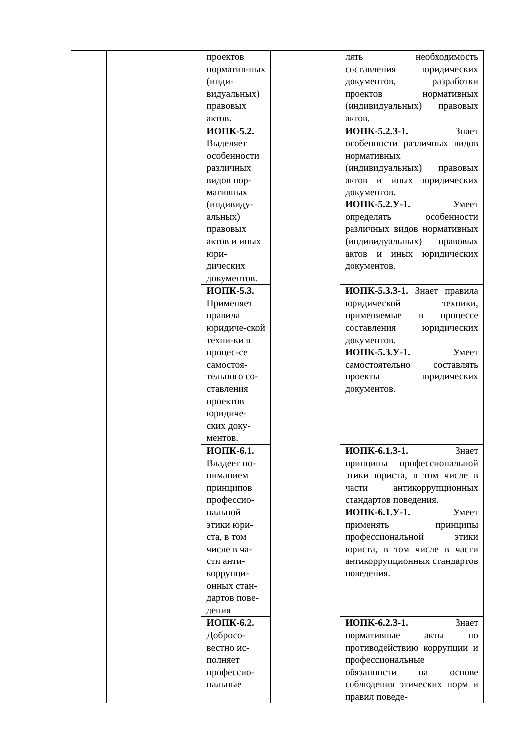| | | проектов норматив-ных (инди-видуальных) правовых актов. | | лять необходимость составления юридических документов, разработки проектов нормативных (индивидуальных) правовых актов. |
| | | ИОПК-5.2. Выделяет особенности различных видов нор-мативных (индивиду-альных) правовых актов и иных юри-дических документов. | | ИОПК-5.2.З-1. Знает особенности различных видов нормативных (индивидуальных) правовых актов и иных юридических документов. ИОПК-5.2.У-1. Умеет определять особенности различных видов нормативных (индивидуальных) правовых актов и иных юридических документов. |
| | | ИОПК-5.3. Применяет правила юридиче-ской техни-ки в процес-се самостоя-тельного со-ставления проектов юридиче-ских доку-ментов. | | ИОПК-5.3.З-1. Знает правила юридической техники, применяемые в процессе составления юридических документов. ИОПК-5.3.У-1. Умеет самостоятельно составлять проекты юридических документов. |
| | | ИОПК-6.1. Владеет по-ниманием принципов профессио-нальной этики юри-ста, в том числе в ча-сти анти-коррупци-онных стан-дартов пове-дения | | ИОПК-6.1.З-1. Знает принципы профессиональной этики юриста, в том числе в части антикоррупционных стандартов поведения. ИОПК-6.1.У-1. Умеет применять принципы профессиональной этики юриста, в том числе в части антикоррупционных стандартов поведения. |
| | | ИОПК-6.2. Добросо-вестно ис-полняет профессио-нальные | | ИОПК-6.2.З-1. Знает нормативные акты по противодействию коррупции и профессиональные обязанности на основе соблюдения этических норм и правил поведе- |